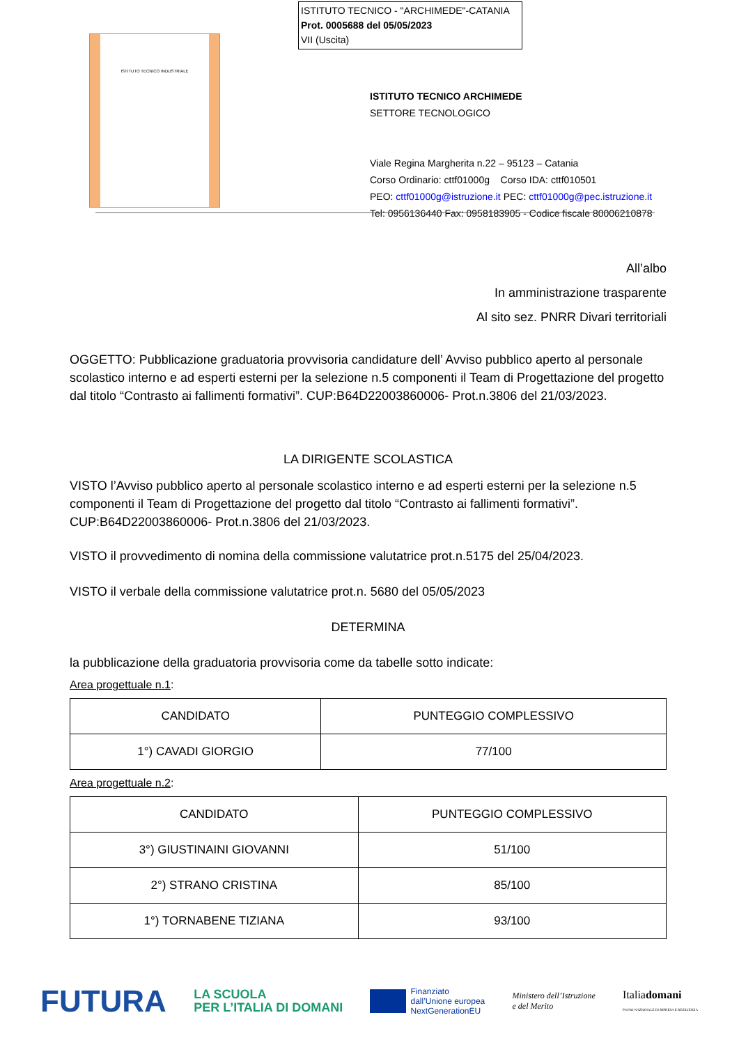ISTITUTO TECNICO - "ARCHIMEDE"-CATANIA
Prot. 0005688 del 05/05/2023
VII (Uscita)
ISTITUTO TECNICO INDUSTRIALE
ISTITUTO TECNICO ARCHIMEDE
SETTORE TECNOLOGICO
Viale Regina Margherita n.22 – 95123 – Catania
Corso Ordinario: cttf01000g Corso IDA: cttf010501
PEO: cttf01000g@istruzione.it PEC: cttf01000g@pec.istruzione.it
Tel: 0956136440 Fax: 0958183905 - Codice fiscale 80006210878
All’albo
In amministrazione trasparente
Al sito sez. PNRR Divari territoriali
OGGETTO: Pubblicazione graduatoria provvisoria candidature dell’ Avviso pubblico aperto al personale scolastico interno e ad esperti esterni per la selezione n.5 componenti il Team di Progettazione del progetto dal titolo “Contrasto ai fallimenti formativi”. CUP:B64D22003860006- Prot.n.3806 del 21/03/2023.
LA DIRIGENTE SCOLASTICA
VISTO l’Avviso pubblico aperto al personale scolastico interno e ad esperti esterni per la selezione n.5 componenti il Team di Progettazione del progetto dal titolo “Contrasto ai fallimenti formativi”. CUP:B64D22003860006- Prot.n.3806 del 21/03/2023.
VISTO il provvedimento di nomina della commissione valutatrice prot.n.5175 del 25/04/2023.
VISTO il verbale della commissione valutatrice prot.n. 5680 del 05/05/2023
DETERMINA
la pubblicazione della graduatoria provvisoria come da tabelle sotto indicate:
Area progettuale n.1:
| CANDIDATO | PUNTEGGIO COMPLESSIVO |
| --- | --- |
| 1°) CAVADI GIORGIO | 77/100 |
Area progettuale n.2:
| CANDIDATO | PUNTEGGIO COMPLESSIVO |
| --- | --- |
| 3°) GIUSTINAINI GIOVANNI | 51/100 |
| 2°) STRANO CRISTINA | 85/100 |
| 1°) TORNABENE TIZIANA | 93/100 |
FUTURA LA SCUOLA
PER L’ITALIA DI DOMANI Finanziato
dall’Unione europea
NextGenerationEU Ministero dell’Istruzione
e del Merito Italiadomani
PIANO NAZIONALE DI RIPRESA E RESILIENZA